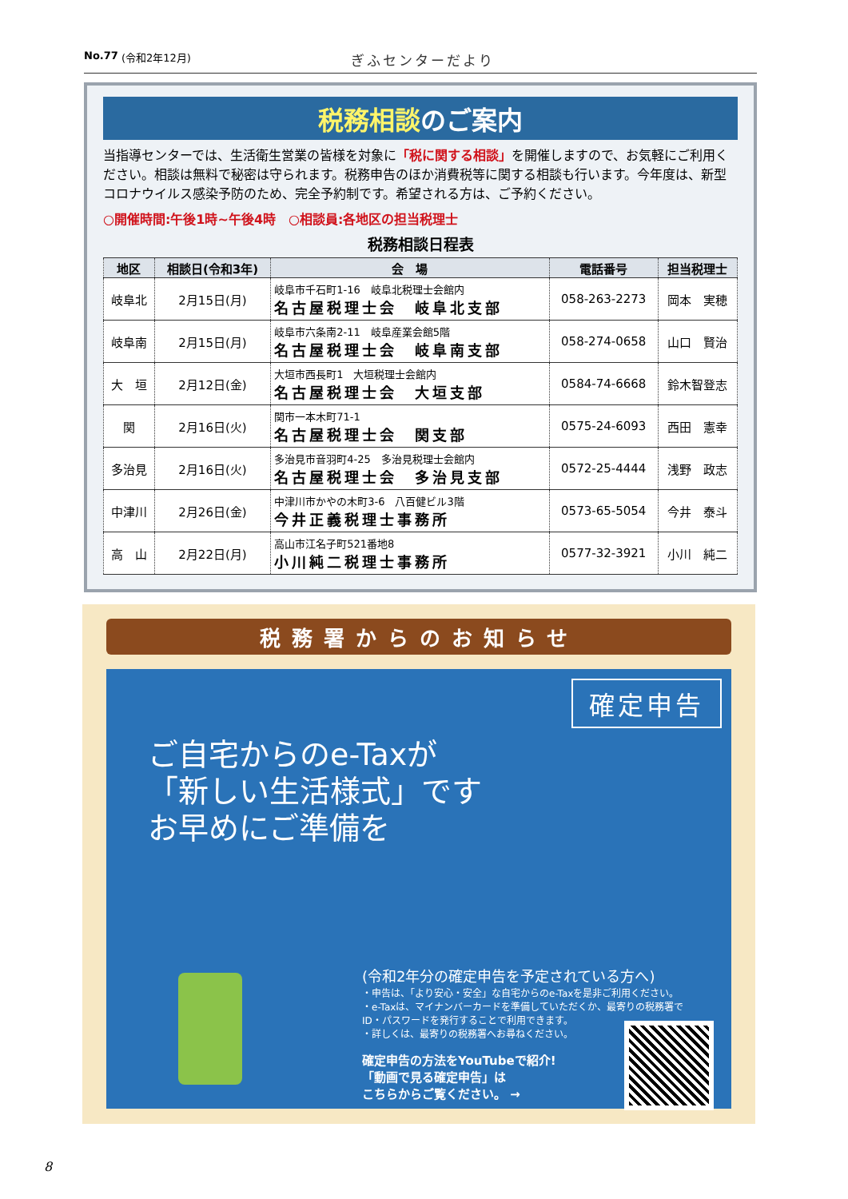No.77 (令和2年12月) ぎふセンターだより
税務相談のご案内
当指導センターでは、生活衛生営業の皆様を対象に「税に関する相談」を開催しますので、お気軽にご利用ください。相談は無料で秘密は守られます。税務申告のほか消費税等に関する相談も行います。今年度は、新型コロナウイルス感染予防のため、完全予約制です。希望される方は、ご予約ください。
○開催時間:午後1時~午後4時　○相談員:各地区の担当税理士
税務相談日程表
| 地区 | 相談日(令和3年) | 会 場 | 電話番号 | 担当税理士 |
| --- | --- | --- | --- | --- |
| 岐阜北 | 2月15日(月) | 岐阜市千石町1-16 岐阜北税理士会館内 名古屋税理士会 岐阜北支部 | 058-263-2273 | 岡本 実穂 |
| 岐阜南 | 2月15日(月) | 岐阜市六条南2-11 岐阜産業会館5階 名古屋税理士会 岐阜南支部 | 058-274-0658 | 山口 賢治 |
| 大 垣 | 2月12日(金) | 大垣市西長町1 大垣税理士会館内 名古屋税理士会 大垣支部 | 0584-74-6668 | 鈴木智登志 |
| 関 | 2月16日(火) | 関市一本木町71-1 名古屋税理士会 関支部 | 0575-24-6093 | 西田 憲幸 |
| 多治見 | 2月16日(火) | 多治見市音羽町4-25 多治見税理士会館内 名古屋税理士会 多治見支部 | 0572-25-4444 | 浅野 政志 |
| 中津川 | 2月26日(金) | 中津川市かやの木町3-6 八百健ビル3階 今井正義税理士事務所 | 0573-65-5054 | 今井 泰斗 |
| 高 山 | 2月22日(月) | 高山市江名子町521番地8 小川純二税理士事務所 | 0577-32-3921 | 小川 純二 |
税務署からのお知らせ
確定申告
ご自宅からのe-Taxが
「新しい生活様式」です
お早めにご準備を
(令和2年分の確定申告を予定されている方へ)
・申告は、「より安心・安全」な自宅からのe-Taxを是非ご利用ください。
・e-Taxは、マイナンバーカードを準備していただくか、最寄りの税務署でID・パスワードを発行することで利用できます。
・詳しくは、最寄りの税務署へお尋ねください。
確定申告の方法をYouTubeで紹介!
「動画で見る確定申告」は
こちらからご覧ください。 →
8